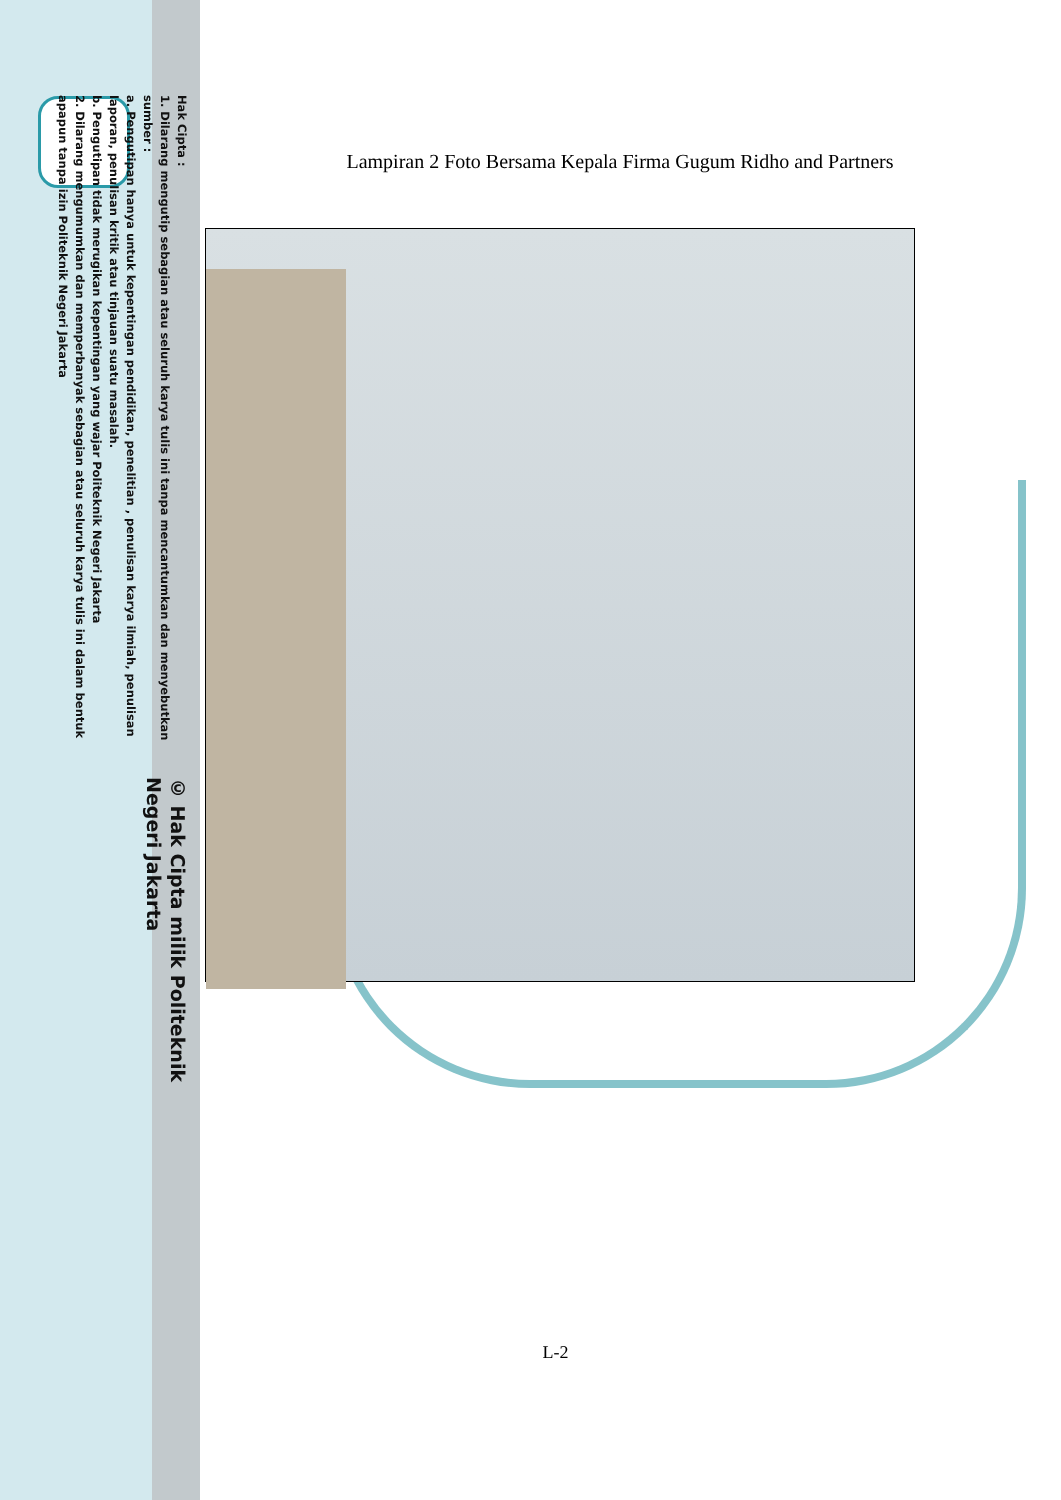© Hak Cipta milik Politeknik Negeri Jakarta
Hak Cipta :
1. Dilarang mengutip sebagian atau seluruh karya tulis ini tanpa mencantumkan dan menyebutkan sumber :
a. Pengutipan hanya untuk kepentingan pendidikan, penelitian , penulisan karya ilmiah, penulisan laporan, penulisan kritik atau tinjauan suatu masalah.
b. Pengutipan tidak merugikan kepentingan yang wajar Politeknik Negeri Jakarta
2. Dilarang mengumumkan dan memperbanyak sebagian atau seluruh karya tulis ini dalam bentuk apapun tanpa izin Politeknik Negeri Jakarta
Lampiran 2 Foto Bersama Kepala Firma Gugum Ridho and Partners
L-2